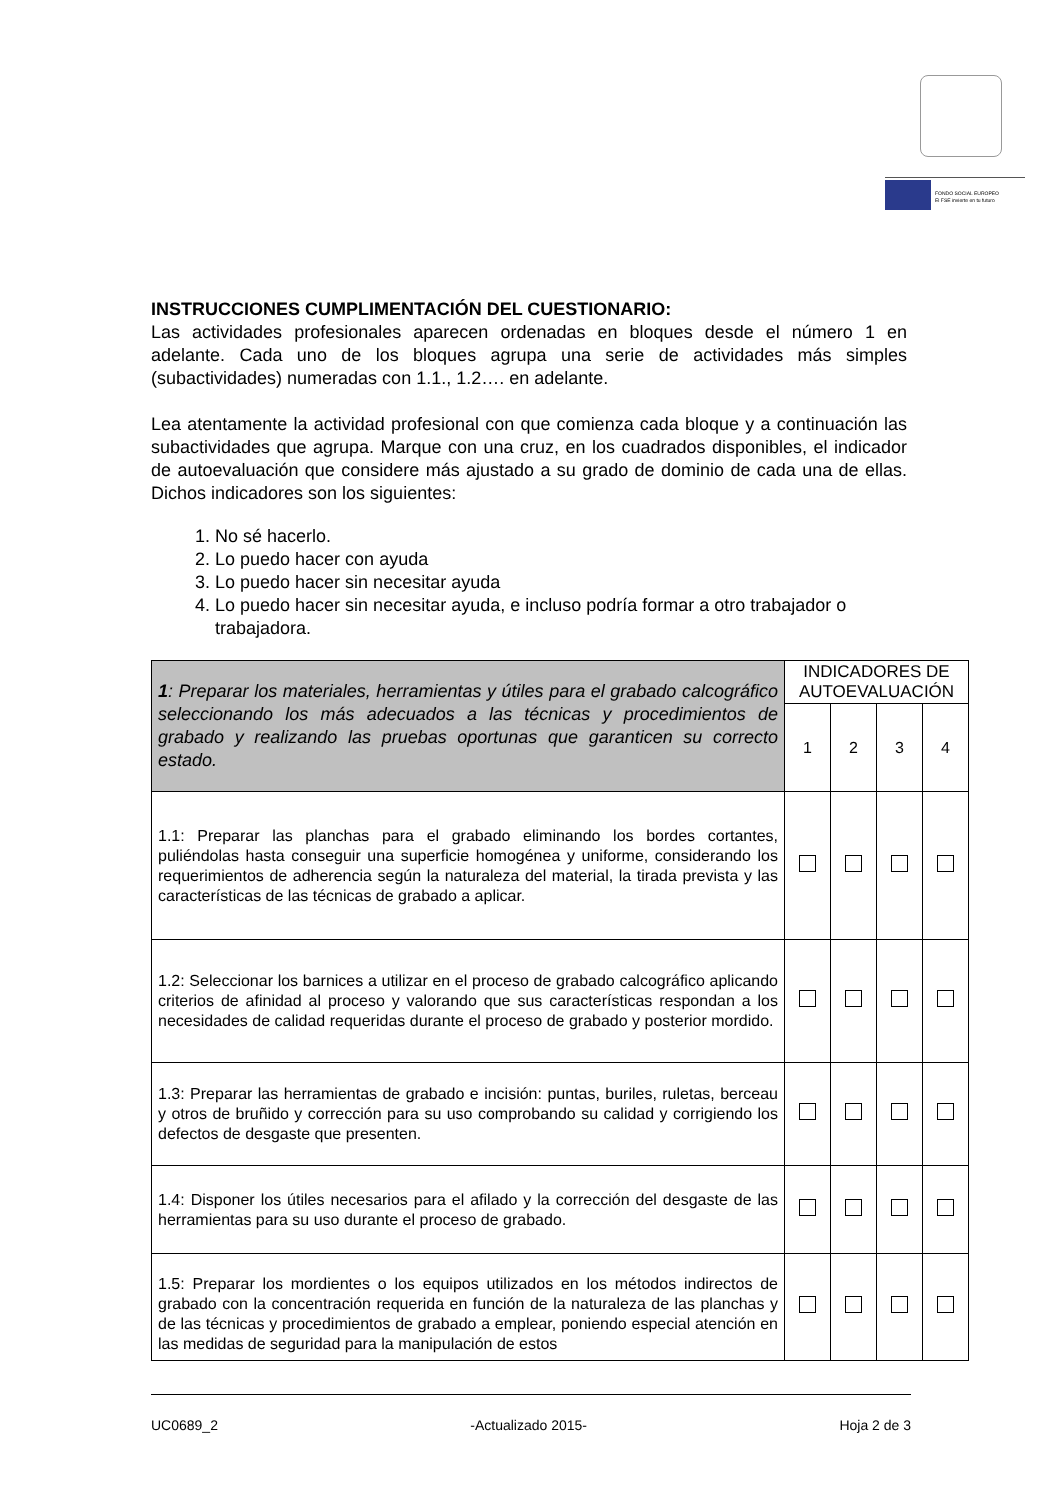FONDO SOCIAL EUROPEO
El FSE invierte en tu futuro
INSTRUCCIONES CUMPLIMENTACIÓN DEL CUESTIONARIO:
Las actividades profesionales aparecen ordenadas en bloques desde el número 1 en adelante. Cada uno de los bloques agrupa una serie de actividades más simples (subactividades) numeradas con 1.1., 1.2…. en adelante.
Lea atentamente la actividad profesional con que comienza cada bloque y a continuación las subactividades que agrupa. Marque con una cruz, en los cuadrados disponibles, el indicador de autoevaluación que considere más ajustado a su grado de dominio de cada una de ellas. Dichos indicadores son los siguientes:
1. No sé hacerlo.
2. Lo puedo hacer con ayuda
3. Lo puedo hacer sin necesitar ayuda
4. Lo puedo hacer sin necesitar ayuda, e incluso podría formar a otro trabajador o trabajadora.
| 1 : Preparar los materiales, herramientas y útiles para el grabado calcográfico seleccionando los más adecuados a las técnicas y procedimientos de grabado y realizando las pruebas oportunas que garanticen su correcto estado. | INDICADORES DE AUTOEVALUACIÓN | | | |
| | 1 | 2 | 3 | 4 |
| 1.1: Preparar las planchas para el grabado eliminando los bordes cortantes, puliéndolas hasta conseguir una superficie homogénea y uniforme, considerando los requerimientos de adherencia según la naturaleza del material, la tirada prevista y las características de las técnicas de grabado a aplicar. | | | | |
| 1.2: Seleccionar los barnices a utilizar en el proceso de grabado calcográfico aplicando criterios de afinidad al proceso y valorando que sus características respondan a los necesidades de calidad requeridas durante el proceso de grabado y posterior mordido. | | | | |
| 1.3: Preparar las herramientas de grabado e incisión: puntas, buriles, ruletas, berceau y otros de bruñido y corrección para su uso comprobando su calidad y corrigiendo los defectos de desgaste que presenten. | | | | |
| 1.4: Disponer los útiles necesarios para el afilado y la corrección del desgaste de las herramientas para su uso durante el proceso de grabado. | | | | |
| 1.5: Preparar los mordientes o los equipos utilizados en los métodos indirectos de grabado con la concentración requerida en función de la naturaleza de las planchas y de las técnicas y procedimientos de grabado a emplear, poniendo especial atención en las medidas de seguridad para la manipulación de estos | | | | |
UC0689_2 -Actualizado 2015- Hoja 2 de 3